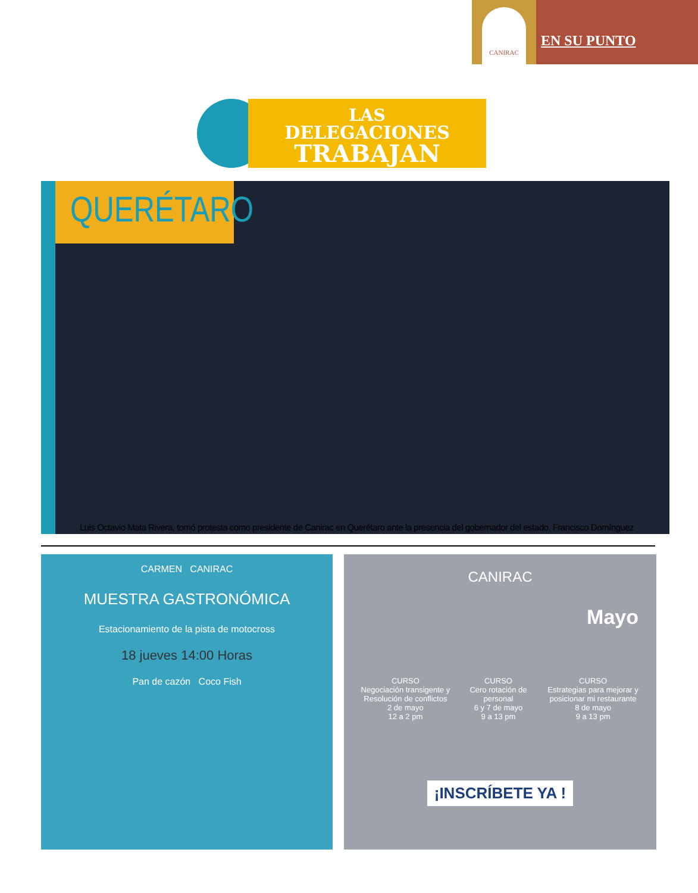CANIRAC
EN SU PUNTO
LAS
DELEGACIONES
TRABAJAN
QUERÉTARO
Luis Octavio Mata Rivera, tomó protesta como presidente de Canirac en Querétaro ante la presencia del gobernador del estado, Francisco Domínguez
CARMEN CANIRAC
MUESTRA GASTRONÓMICA
Estacionamiento de la pista de motocross
18 jueves 14:00 Horas
Pan de cazón Coco Fish
CANIRAC
Mayo
CURSO
Negociación transigente y Resolución de conflictos
2 de mayo
12 a 2 pm
CURSO
Cero rotación de personal
6 y 7 de mayo
9 a 13 pm
CURSO
Estrategias para mejorar y posicionar mi restaurante
8 de mayo
9 a 13 pm
¡INSCRÍBETE YA !